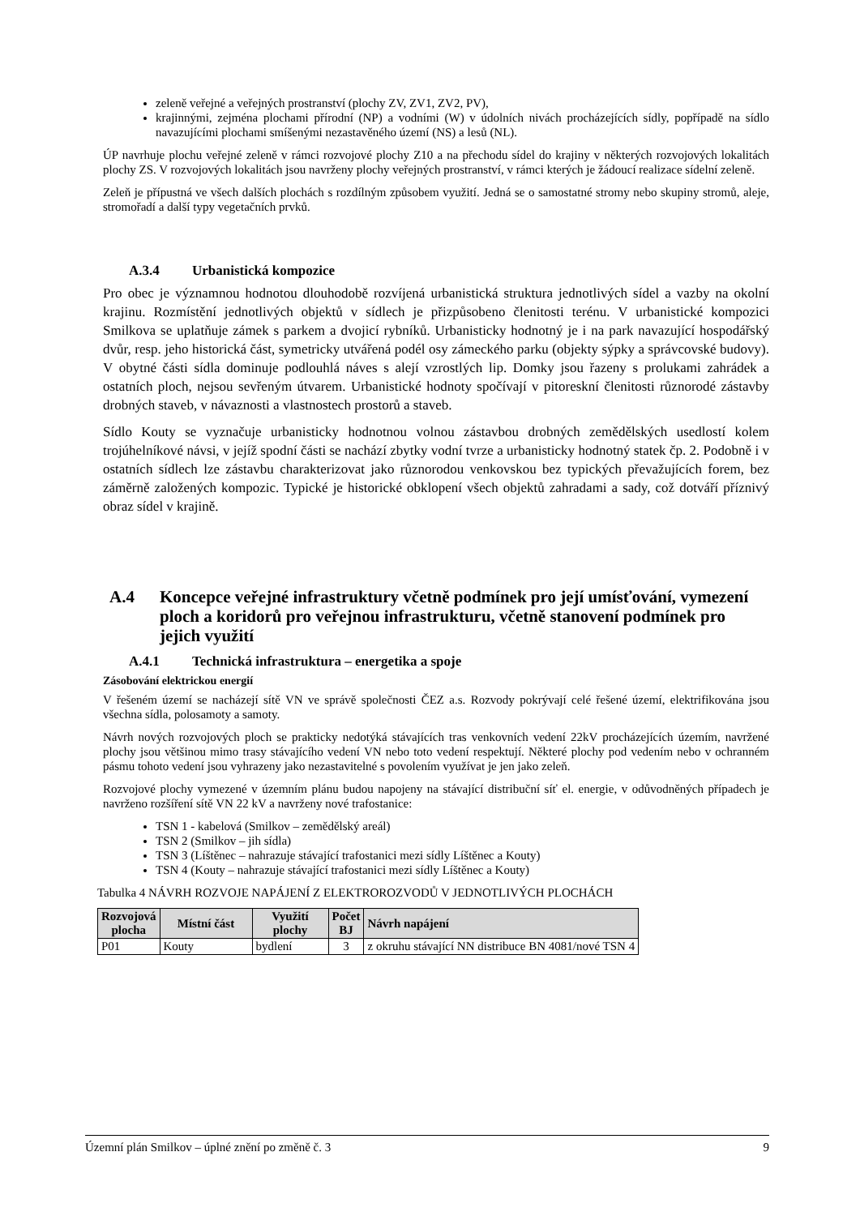zeleně veřejné a veřejných prostranství (plochy ZV, ZV1, ZV2, PV),
krajinnými, zejména plochami přírodní (NP) a vodními (W) v údolních nivách procházejících sídly, popřípadě na sídlo navazujícími plochami smíšenými nezastavěného území (NS) a lesů (NL).
ÚP navrhuje plochu veřejné zeleně v rámci rozvojové plochy Z10 a na přechodu sídel do krajiny v některých rozvojových lokalitách plochy ZS. V rozvojových lokalitách jsou navrženy plochy veřejných prostranství, v rámci kterých je žádoucí realizace sídelní zeleně.
Zeleň je přípustná ve všech dalších plochách s rozdílným způsobem využití. Jedná se o samostatné stromy nebo skupiny stromů, aleje, stromořadí a další typy vegetačních prvků.
A.3.4 Urbanistická kompozice
Pro obec je významnou hodnotou dlouhodobě rozvíjená urbanistická struktura jednotlivých sídel a vazby na okolní krajinu. Rozmístění jednotlivých objektů v sídlech je přizpůsobeno členitosti terénu. V urbanistické kompozici Smilkova se uplatňuje zámek s parkem a dvojicí rybníků. Urbanisticky hodnotný je i na park navazující hospodářský dvůr, resp. jeho historická část, symetricky utvářená podél osy zámeckého parku (objekty sýpky a správcovské budovy). V obytné části sídla dominuje podlouhlá náves s alejí vzrostlých lip. Domky jsou řazeny s prolukami zahrádek a ostatních ploch, nejsou sevřeným útvarem. Urbanistické hodnoty spočívají v pitoreskní členitosti různorodé zástavby drobných staveb, v návaznosti a vlastnostech prostorů a staveb.
Sídlo Kouty se vyznačuje urbanisticky hodnotnou volnou zástavbou drobných zemědělských usedlostí kolem trojúhelníkové návsi, v jejíž spodní části se nachází zbytky vodní tvrze a urbanisticky hodnotný statek čp. 2. Podobně i v ostatních sídlech lze zástavbu charakterizovat jako různorodou venkovskou bez typických převažujících forem, bez záměrně založených kompozic. Typické je historické obklopení všech objektů zahradami a sady, což dotváří příznivý obraz sídel v krajině.
A.4 Koncepce veřejné infrastruktury včetně podmínek pro její umísťování, vymezení ploch a koridorů pro veřejnou infrastrukturu, včetně stanovení podmínek pro jejich využití
A.4.1 Technická infrastruktura – energetika a spoje
Zásobování elektrickou energií
V řešeném území se nacházejí sítě VN ve správě společnosti ČEZ a.s. Rozvody pokrývají celé řešené území, elektrifikována jsou všechna sídla, polosamoty a samoty.
Návrh nových rozvojových ploch se prakticky nedotýká stávajících tras venkovních vedení 22kV procházejících územím, navržené plochy jsou většinou mimo trasy stávajícího vedení VN nebo toto vedení respektují. Některé plochy pod vedením nebo v ochranném pásmu tohoto vedení jsou vyhrazeny jako nezastavitelné s povolením využívat je jen jako zeleň.
Rozvojové plochy vymezené v územním plánu budou napojeny na stávající distribuční síť el. energie, v odůvodněných případech je navrženo rozšíření sítě VN 22 kV a navrženy nové trafostanice:
TSN 1 - kabelová (Smilkov – zemědělský areál)
TSN 2 (Smilkov – jih sídla)
TSN 3 (Líštěnec – nahrazuje stávající trafostanici mezi sídly Líštěnec a Kouty)
TSN 4 (Kouty – nahrazuje stávající trafostanici mezi sídly Líštěnec a Kouty)
Tabulka 4 NÁVRH ROZVOJE NAPÁJENÍ Z ELEKTROROZVODŮ V JEDNOTLIVÝCH PLOCHÁCH
| Rozvojová plocha | Místní část | Využití plochy | Počet BJ | Návrh napájení |
| --- | --- | --- | --- | --- |
| P01 | Kouty | bydlení | 3 | z okruhu stávající NN distribuce BN 4081/nové TSN 4 |
Územní plán Smilkov – úplné znění po změně č. 3 9